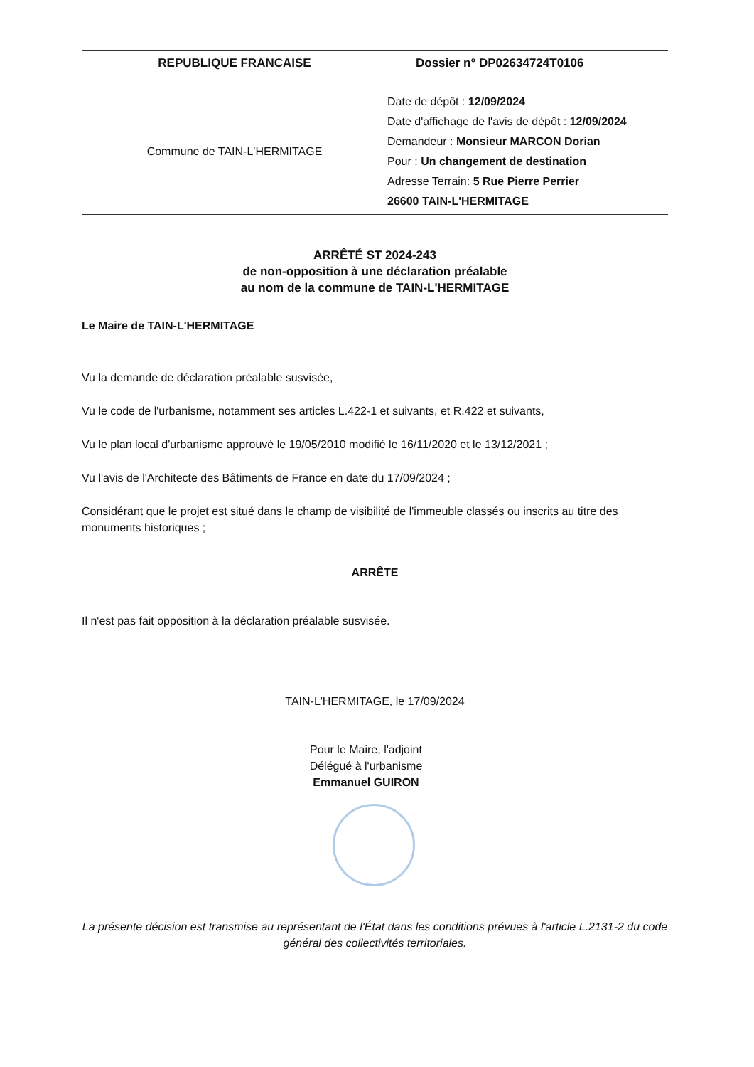REPUBLIQUE FRANCAISE Dossier n° DP02634724T0106
Commune de TAIN-L'HERMITAGE
Date de dépôt : 12/09/2024
Date d'affichage de l'avis de dépôt : 12/09/2024
Demandeur : Monsieur MARCON Dorian
Pour : Un changement de destination
Adresse Terrain: 5 Rue Pierre Perrier
26600 TAIN-L'HERMITAGE
ARRÊTÉ ST 2024-243
de non-opposition à une déclaration préalable
au nom de la commune de TAIN-L'HERMITAGE
Le Maire de TAIN-L'HERMITAGE
Vu la demande de déclaration préalable susvisée,
Vu le code de l'urbanisme, notamment ses articles L.422-1 et suivants, et R.422 et suivants,
Vu le plan local d'urbanisme approuvé le 19/05/2010 modifié le 16/11/2020 et le 13/12/2021 ;
Vu l'avis de l'Architecte des Bâtiments de France en date du 17/09/2024 ;
Considérant que le projet est situé dans le champ de visibilité de l'immeuble classés ou inscrits au titre des monuments historiques ;
ARRÊTE
Il n'est pas fait opposition à la déclaration préalable susvisée.
TAIN-L'HERMITAGE, le 17/09/2024
Pour le Maire, l'adjoint
Délégué à l'urbanisme
Emmanuel GUIRON
La présente décision est transmise au représentant de l'État dans les conditions prévues à l'article L.2131-2 du code général des collectivités territoriales.